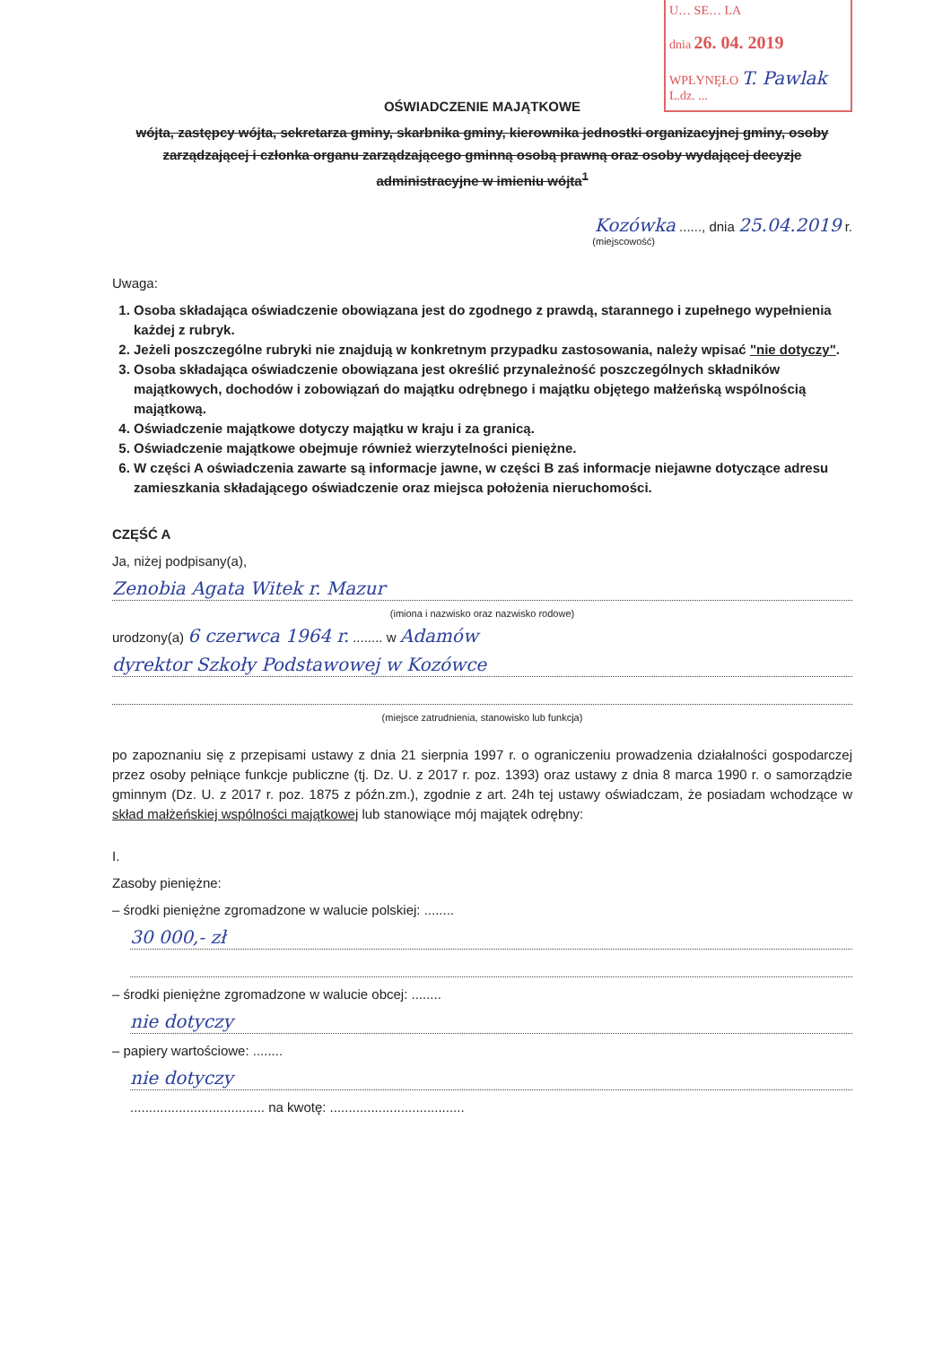U… SE… LA
dnia 26. 04. 2019
WPŁYNĘŁO T. Pawlak
L.dz. ...
OŚWIADCZENIE MAJĄTKOWE
wójta, zastępcy wójta, sekretarza gminy, skarbnika gminy, kierownika jednostki organizacyjnej gminy, osoby zarządzającej i członka organu zarządzającego gminną osobą prawną oraz osoby wydającej decyzje administracyjne w imieniu wójta<sup>1</sup>
Kozówka ......, dnia 25.04.2019 r.
(miejscowość)
Uwaga:
1. Osoba składająca oświadczenie obowiązana jest do zgodnego z prawdą, starannego i zupełnego wypełnienia każdej z rubryk.
2. Jeżeli poszczególne rubryki nie znajdują w konkretnym przypadku zastosowania, należy wpisać "nie dotyczy".
3. Osoba składająca oświadczenie obowiązana jest określić przynależność poszczególnych składników majątkowych, dochodów i zobowiązań do majątku odrębnego i majątku objętego małżeńską wspólnością majątkową.
4. Oświadczenie majątkowe dotyczy majątku w kraju i za granicą.
5. Oświadczenie majątkowe obejmuje również wierzytelności pieniężne.
6. W części A oświadczenia zawarte są informacje jawne, w części B zaś informacje niejawne dotyczące adresu zamieszkania składającego oświadczenie oraz miejsca położenia nieruchomości.
CZĘŚĆ A
Ja, niżej podpisany(a),
Zenobia Agata Witek r. Mazur
(imiona i nazwisko oraz nazwisko rodowe)
urodzony(a) 6 czerwca 1964 r. ........ w Adamów
dyrektor Szkoły Podstawowej w Kozówce
(miejsce zatrudnienia, stanowisko lub funkcja)
po zapoznaniu się z przepisami ustawy z dnia 21 sierpnia 1997 r. o ograniczeniu prowadzenia działalności gospodarczej przez osoby pełniące funkcje publiczne (tj. Dz. U. z 2017 r. poz. 1393) oraz ustawy z dnia 8 marca 1990 r. o samorządzie gminnym (Dz. U. z 2017 r. poz. 1875 z późn.zm.), zgodnie z art. 24h tej ustawy oświadczam, że posiadam wchodzące w skład małżeńskiej wspólności majątkowej lub stanowiące mój majątek odrębny:
I.
Zasoby pieniężne:
– środki pieniężne zgromadzone w walucie polskiej: ........
30 000,- zł
– środki pieniężne zgromadzone w walucie obcej: ........
nie dotyczy
– papiery wartościowe: ........
nie dotyczy
.................................... na kwotę: ....................................